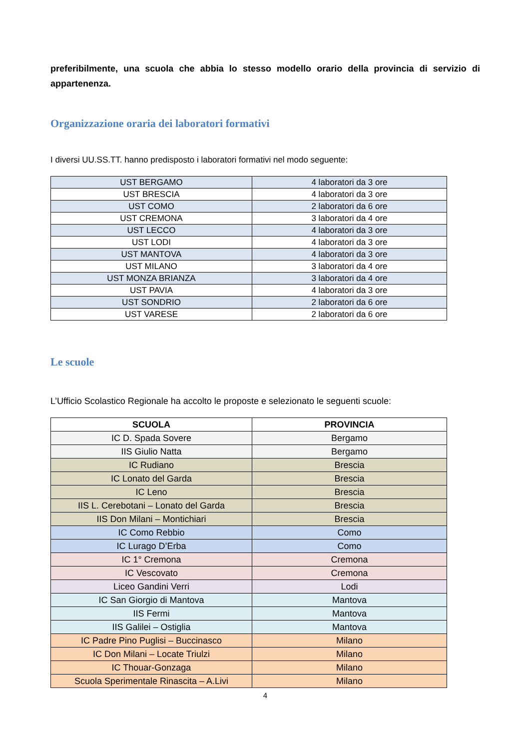preferibilmente, una scuola che abbia lo stesso modello orario della provincia di servizio di appartenenza.
Organizzazione oraria dei laboratori formativi
I diversi UU.SS.TT. hanno predisposto i laboratori formativi nel modo seguente:
| UST BERGAMO | 4 laboratori da 3 ore |
| UST BRESCIA | 4 laboratori da 3 ore |
| UST COMO | 2 laboratori da 6 ore |
| UST CREMONA | 3 laboratori da 4 ore |
| UST LECCO | 4 laboratori da 3 ore |
| UST LODI | 4 laboratori da 3 ore |
| UST MANTOVA | 4 laboratori da 3 ore |
| UST MILANO | 3 laboratori da 4 ore |
| UST MONZA BRIANZA | 3 laboratori da 4 ore |
| UST PAVIA | 4 laboratori da 3 ore |
| UST SONDRIO | 2 laboratori da 6 ore |
| UST VARESE | 2 laboratori da 6 ore |
Le scuole
L’Ufficio Scolastico Regionale ha accolto le proposte e selezionato le seguenti scuole:
| SCUOLA | PROVINCIA |
| --- | --- |
| IC D. Spada Sovere | Bergamo |
| IIS Giulio Natta | Bergamo |
| IC Rudiano | Brescia |
| IC Lonato del Garda | Brescia |
| IC Leno | Brescia |
| IIS L. Cerebotani – Lonato del Garda | Brescia |
| IIS Don Milani – Montichiari | Brescia |
| IC Como Rebbio | Como |
| IC Lurago D’Erba | Como |
| IC 1° Cremona | Cremona |
| IC Vescovato | Cremona |
| Liceo Gandini Verri | Lodi |
| IC San Giorgio di Mantova | Mantova |
| IIS Fermi | Mantova |
| IIS Galilei – Ostiglia | Mantova |
| IC Padre Pino Puglisi – Buccinasco | Milano |
| IC Don Milani – Locate Triulzi | Milano |
| IC Thouar-Gonzaga | Milano |
| Scuola Sperimentale Rinascita – A.Livi | Milano |
4